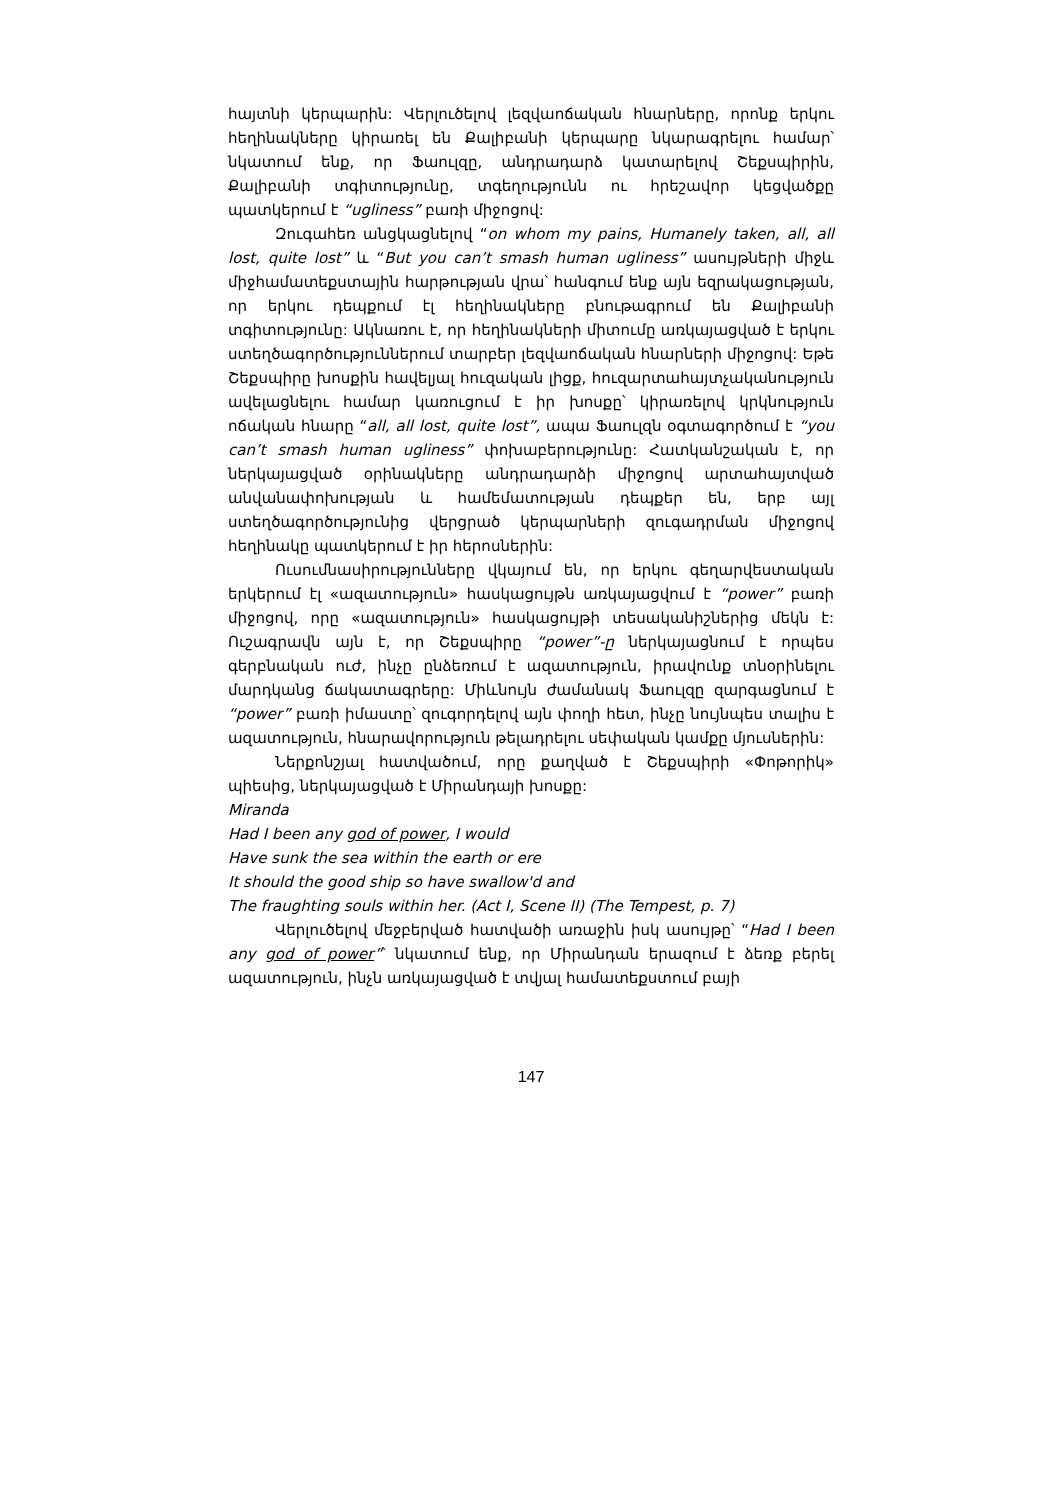հայտնի կերպարին: Վերլուծելով լեզվաոճական հնարները, որոնք երկու հեղինակները կիրառել են Քալիբանի կերպարը նկարագրելու համար՝ նկատում ենք, որ Ֆաուլզը, անդրադարձ կատարելով Շեքսպիրին, Քալիբանի տգիտությունը, տգեղությունն ու հրեշավոր կեցվածքը պատկերում է “ugliness” բառի միջոցով:
Զուգահեռ անցկացնելով “on whom my pains, Humanely taken, all, all lost, quite lost” և “But you can’t smash human ugliness” ասույթների միջև միջհամատեքստային հարթության վրա՝ հանգում ենք այն եզրակացության, որ երկու դեպքում էլ հեղինակները բնութագրում են Քալիբանի տգիտությունը: Ակնառու է, որ հեղինակների միտումը առկայացված է երկու ստեղծագործություններում տարբեր լեզվաոճական հնարների միջոցով: Եթե Շեքսպիրը խոսքին հավելյալ հուզական լիցք, հուզարտահայտչականություն ավելացնելու համար կառուցում է իր խոսքը՝ կիրառելով կրկնություն ոճական հնարը “all, all lost, quite lost”, ապա Ֆաուլզն օգտագործում է “you can’t smash human ugliness” փոխաբերությունը: Հատկանշական է, որ ներկայացված օրինակները անդրադարձի միջոցով արտահայտված անվանափոխության և համեմատության դեպքեր են, երբ այլ ստեղծագործությունից վերցրած կերպարների զուգադրման միջոցով հեղինակը պատկերում է իր հերոսներին:
Ուսումնասիրությունները վկայում են, որ երկու գեղարվեստական երկերում էլ «ազատություն» հասկացույթն առկայացվում է “power” բառի միջոցով, որը «ազատություն» հասկացույթի տեսականիշներից մեկն է: Ուշագրավն այն է, որ Շեքսպիրը “power”-ը ներկայացնում է որպես գերբնական ուժ, ինչը ընձեռում է ազատություն, իրավունք տնօրինելու մարդկանց ճակատագրերը: Միևնույն ժամանակ Ֆաուլզը զարգացնում է “power” բառի իմաստը՝ զուգորդելով այն փողի հետ, ինչը նույնպես տալիս է ազատություն, հնարավորություն թելադրելու սեփական կամքը մյուսներին:
Ներքոնշյալ հատվածում, որը քաղված է Շեքսպիրի «Փոթորիկ» պիեսից, ներկայացված է Միրանդայի խոսքը:
Miranda
Had I been any god of power, I would
Have sunk the sea within the earth or ere
It should the good ship so have swallow'd and
The fraughting souls within her. (Act I, Scene II) (The Tempest, p. 7)
Վերլուծելով մեջբերված հատվածի առաջին իսկ ասույթը՝ “Had I been any god of power”՝ նկատում ենք, որ Միրանդան երազում է ձեռք բերել ազատություն, ինչն առկայացված է տվյալ համատեքստում բայի
147